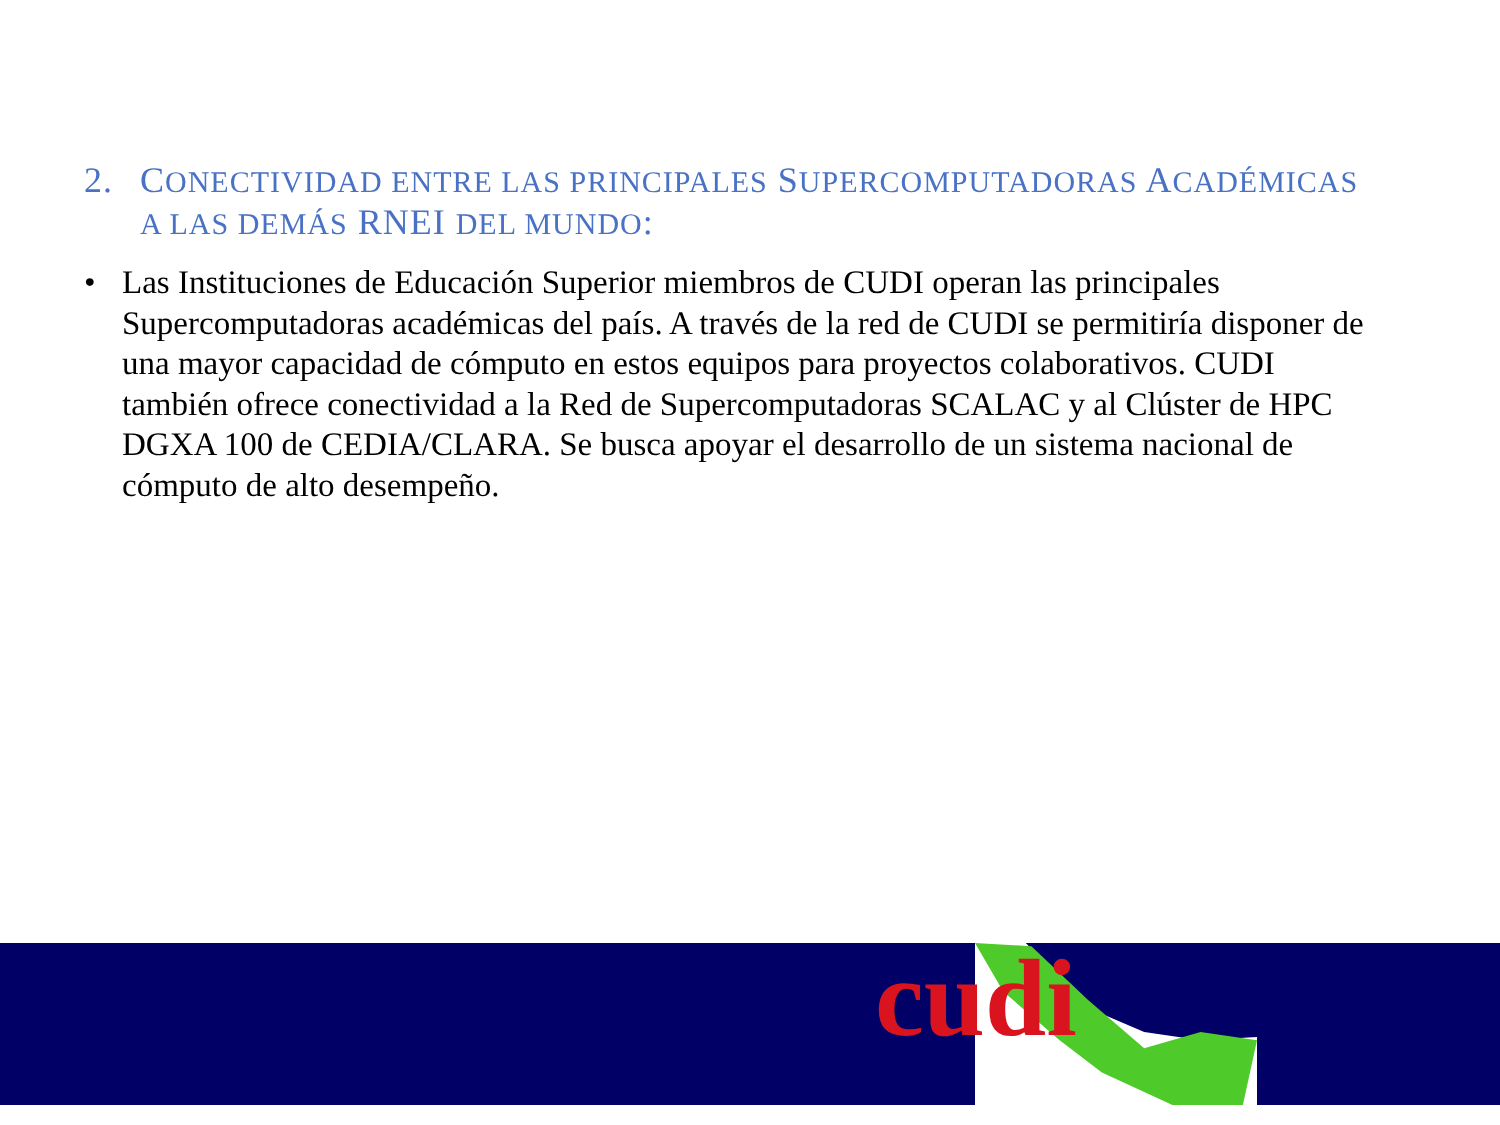2. CONECTIVIDAD ENTRE LAS PRINCIPALES SUPERCOMPUTADORAS ACADÉMICAS A LAS DEMÁS RNEI DEL MUNDO:
• Las Instituciones de Educación Superior miembros de CUDI operan las principales Supercomputadoras académicas del país. A través de la red de CUDI se permitiría disponer de una mayor capacidad de cómputo en estos equipos para proyectos colaborativos. CUDI también ofrece conectividad a la Red de Supercomputadoras SCALAC y al Clúster de HPC DGXA 100 de CEDIA/CLARA. Se busca apoyar el desarrollo de un sistema nacional de cómputo de alto desempeño.
cudi